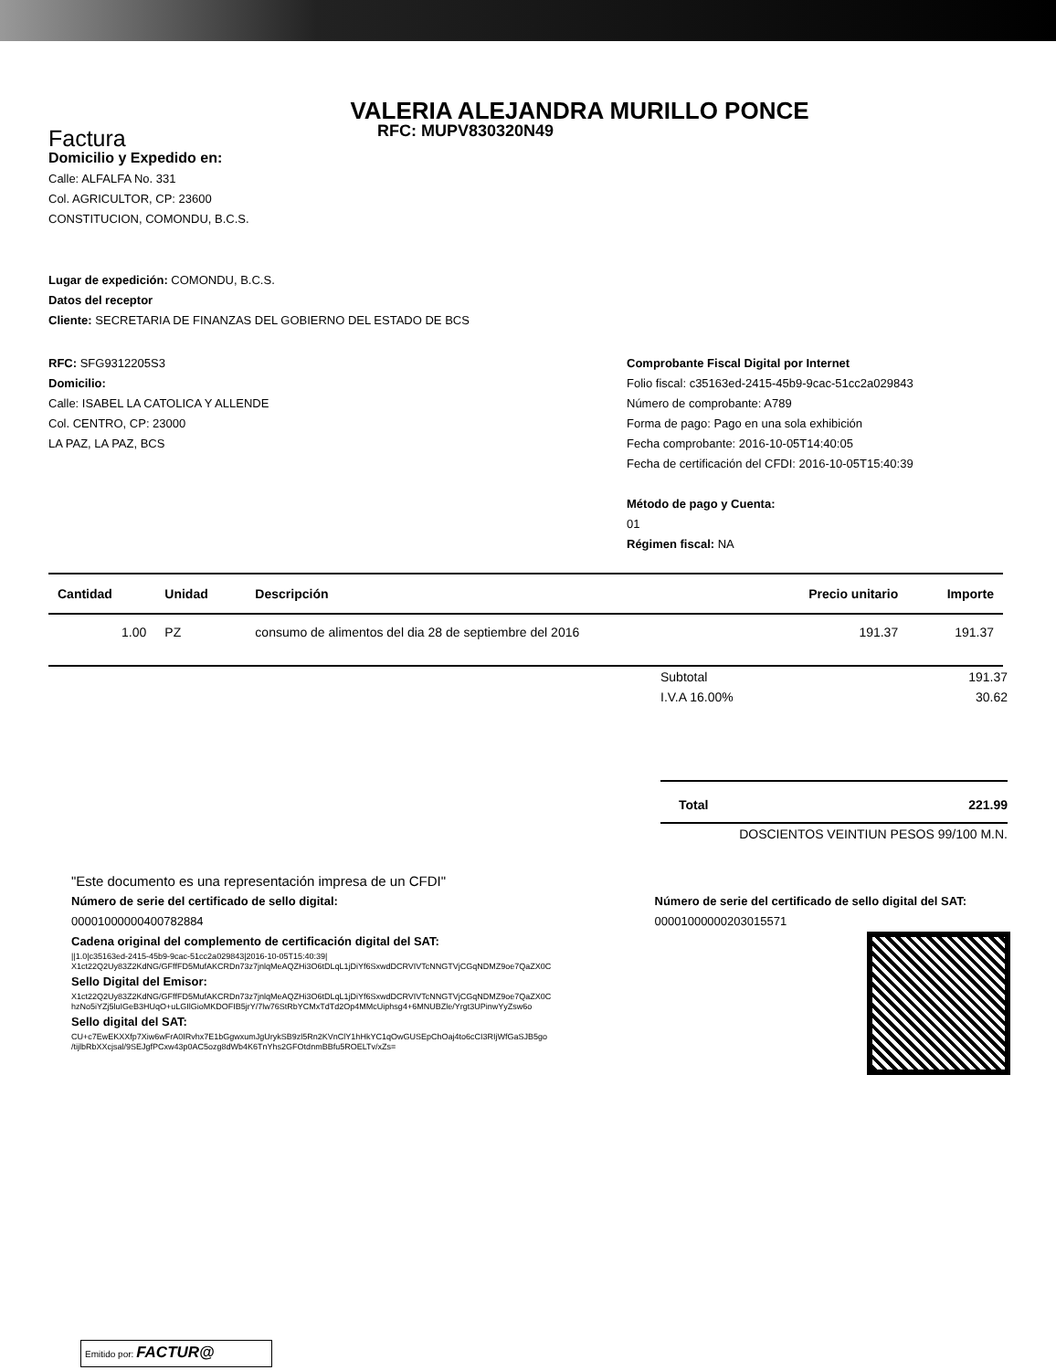VALERIA ALEJANDRA MURILLO PONCE
RFC: MUPV830320N49
Factura
Domicilio y Expedido en:
Calle: ALFALFA No. 331
Col. AGRICULTOR, CP: 23600
CONSTITUCION, COMONDU, B.C.S.
Lugar de expedición: COMONDU, B.C.S.
Datos del receptor
Cliente: SECRETARIA DE FINANZAS DEL GOBIERNO DEL ESTADO DE BCS
RFC: SFG9312205S3
Domicilio:
Calle: ISABEL LA CATOLICA Y ALLENDE
Col. CENTRO, CP: 23000
LA PAZ, LA PAZ, BCS
Comprobante Fiscal Digital por Internet
Folio fiscal: c35163ed-2415-45b9-9cac-51cc2a029843
Número de comprobante: A789
Forma de pago: Pago en una sola exhibición
Fecha comprobante: 2016-10-05T14:40:05
Fecha de certificación del CFDI: 2016-10-05T15:40:39
Método de pago y Cuenta:
01
Régimen fiscal: NA
| Cantidad | Unidad | Descripción | Precio unitario | Importe |
| --- | --- | --- | --- | --- |
| 1.00 | PZ | consumo de alimentos del dia 28 de septiembre del 2016 | 191.37 | 191.37 |
Subtotal 191.37
I.V.A 16.00% 30.62
Total 221.99
DOSCIENTOS VEINTIUN PESOS 99/100 M.N.
"Este documento es una representación impresa de un CFDI"
Número de serie del certificado de sello digital:
00001000000400782884
Número de serie del certificado de sello digital del SAT:
00001000000203015571
Cadena original del complemento de certificación digital del SAT:
||1.0|c35163ed-2415-45b9-9cac-51cc2a029843|2016-10-05T15:40:39|
X1ct22Q2Uy83Z2KdNG/GFffFD5MufAKCRDn73z7jnlqMeAQZHi3O6tDLqL1jDiYf6SxwdDCRVIVTcNNGTVjCGqNDMZ9oe7QaZX0C
Sello Digital del Emisor:
X1ct22Q2Uy83Z2KdNG/GFffFD5MufAKCRDn73z7jnlqMeAQZHi3O6tDLqL1jDiYf6SxwdDCRVIVTcNNGTVjCGqNDMZ9oe7QaZX0C
hzNo5iYZj5luIGeB3HUqO+uLGIlGioMKDOFIB5jrY/7lw76StRbYCMxTdTd2Op4MMcUiphsg4+6MNUBZle/Yrgt3UPinwYyZsw6o
Sello digital del SAT:
CU+c7EwEKXXfp7Xiw6wFrA0IRvhx7E1bGgwxumJgUrykSB9zl5Rn2KVnClY1hHkYC1qOwGUSEpChOaj4to6cCI3RIjWfGaSJB5go
/tijlbRbXXcjsal/9SEJgfPCxw43p0AC5ozg8dWb4K6TnYhs2GFOtdnmBBfu5ROELTv/xZs=
Emitido por: FACTUR@